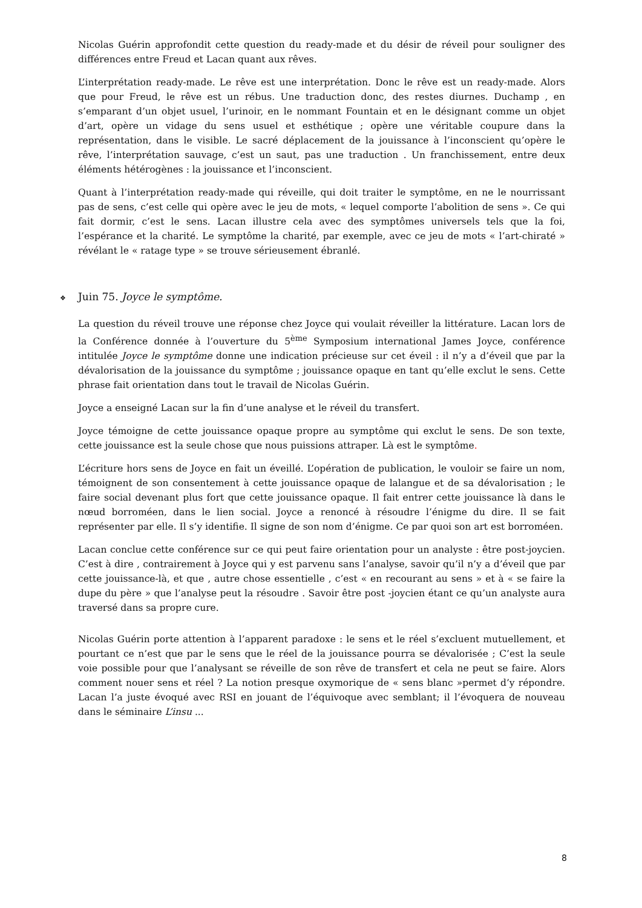Nicolas Guérin approfondit cette question du ready-made et du désir de réveil pour souligner des différences entre Freud et Lacan quant aux rêves.
L’interprétation ready-made. Le rêve est une interprétation. Donc le rêve est un ready-made. Alors que pour Freud, le rêve est un rébus. Une traduction donc, des restes diurnes. Duchamp , en s’emparant d’un objet usuel, l’urinoir, en le nommant Fountain et en le désignant comme un objet d’art, opère un vidage du sens usuel et esthétique ; opère une véritable coupure dans la représentation, dans le visible. Le sacré déplacement de la jouissance à l’inconscient qu’opère le rêve, l’interprétation sauvage, c’est un saut, pas une traduction . Un franchissement, entre deux éléments hétérogènes : la jouissance et l’inconscient.
Quant à l’interprétation ready-made qui réveille, qui doit traiter le symptôme, en ne le nourrissant pas de sens, c’est celle qui opère avec le jeu de mots, « lequel comporte l’abolition de sens ». Ce qui fait dormir, c’est le sens. Lacan illustre cela avec des symptômes universels tels que la foi, l’espérance et la charité. Le symptôme la charité, par exemple, avec ce jeu de mots « l’art-chiraté » révélant le « ratage type » se trouve sérieusement ébranlé.
❖ Juin 75. Joyce le symptôme.
La question du réveil trouve une réponse chez Joyce qui voulait réveiller la littérature. Lacan lors de la Conférence donnée à l’ouverture du 5<sup>ème</sup> Symposium international James Joyce, conférence intitulée Joyce le symptôme donne une indication précieuse sur cet éveil : il n’y a d’éveil que par la dévalorisation de la jouissance du symptôme ; jouissance opaque en tant qu’elle exclut le sens. Cette phrase fait orientation dans tout le travail de Nicolas Guérin.
Joyce a enseigné Lacan sur la fin d’une analyse et le réveil du transfert.
Joyce témoigne de cette jouissance opaque propre au symptôme qui exclut le sens. De son texte, cette jouissance est la seule chose que nous puissions attraper. Là est le symptôme.
L’écriture hors sens de Joyce en fait un éveillé. L’opération de publication, le vouloir se faire un nom, témoignent de son consentement à cette jouissance opaque de lalangue et de sa dévalorisation ; le faire social devenant plus fort que cette jouissance opaque. Il fait entrer cette jouissance là dans le nœud borroméen, dans le lien social. Joyce a renoncé à résoudre l’énigme du dire. Il se fait représenter par elle. Il s’y identifie. Il signe de son nom d’énigme. Ce par quoi son art est borroméen.
Lacan conclue cette conférence sur ce qui peut faire orientation pour un analyste : être post-joycien. C’est à dire , contrairement à Joyce qui y est parvenu sans l’analyse, savoir qu’il n’y a d’éveil que par cette jouissance-là, et que , autre chose essentielle , c’est « en recourant au sens » et à « se faire la dupe du père » que l’analyse peut la résoudre . Savoir être post -joycien étant ce qu’un analyste aura traversé dans sa propre cure.
Nicolas Guérin porte attention à l’apparent paradoxe : le sens et le réel s’excluent mutuellement, et pourtant ce n’est que par le sens que le réel de la jouissance pourra se dévalorisée ; C’est la seule voie possible pour que l’analysant se réveille de son rêve de transfert et cela ne peut se faire. Alors comment nouer sens et réel ? La notion presque oxymorique de « sens blanc »permet d’y répondre. Lacan l’a juste évoqué avec RSI en jouant de l’équivoque avec semblant; il l’évoquera de nouveau dans le séminaire L’insu ...
8